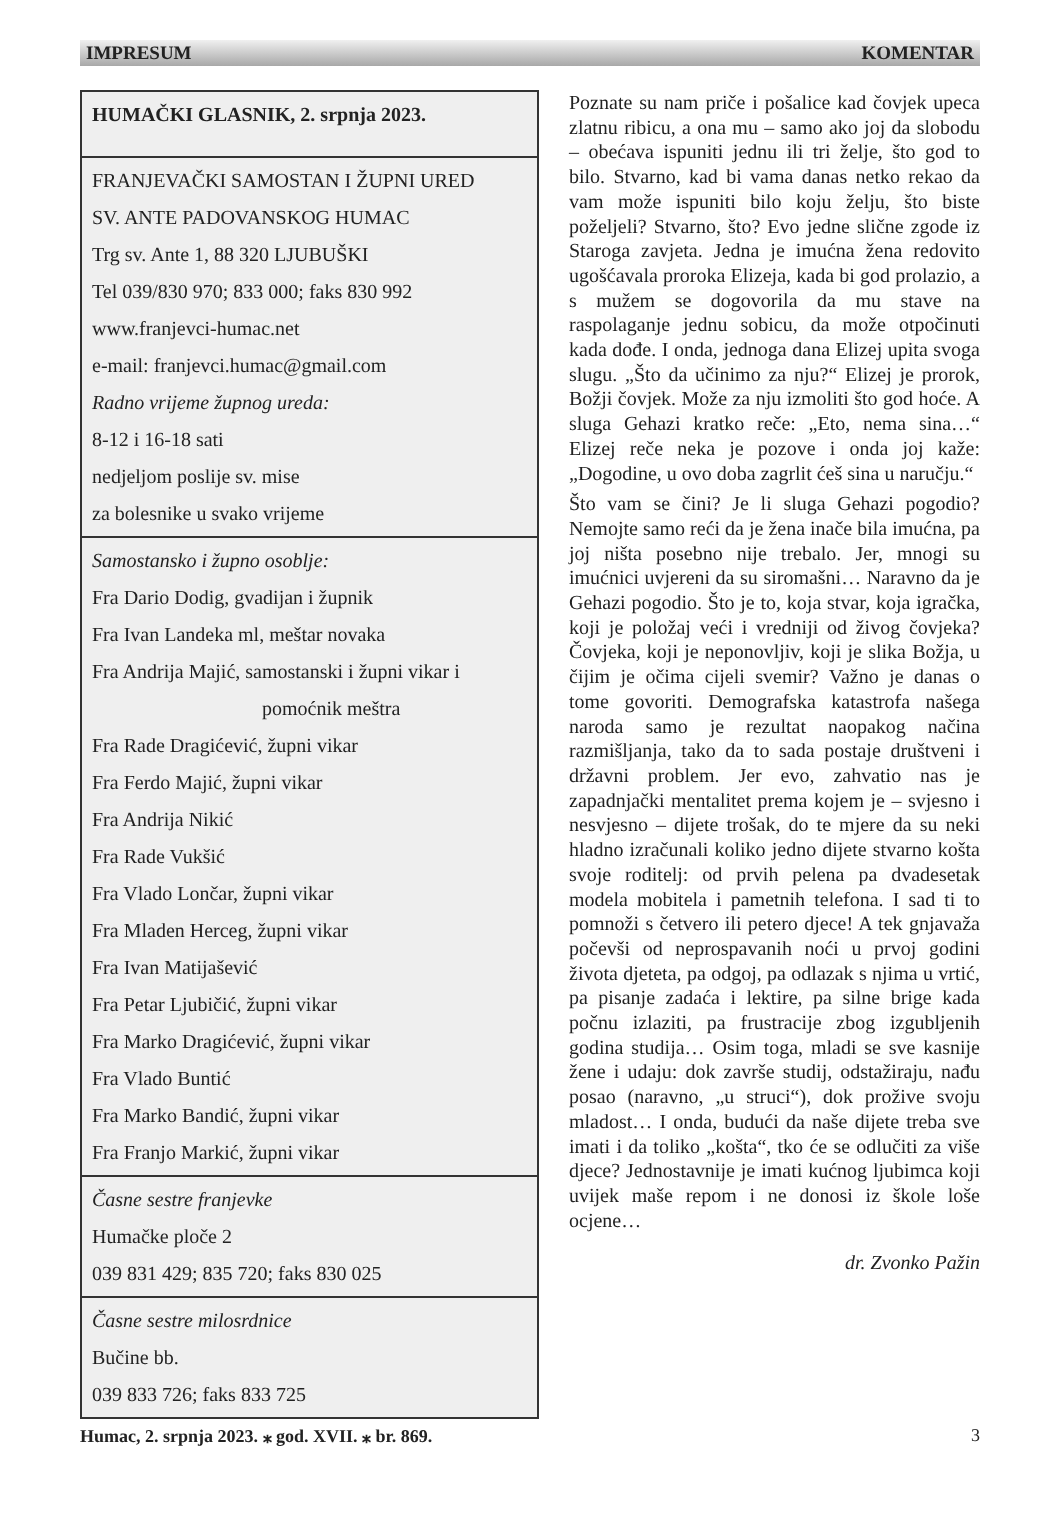IMPRESUM KOMENTAR
HUMAČKI GLASNIK, 2. srpnja 2023.
FRANJEVAČKI SAMOSTAN I ŽUPNI URED
SV. ANTE PADOVANSKOG HUMAC
Trg sv. Ante 1, 88 320 LJUBUŠKI
Tel 039/830 970; 833 000; faks 830 992
www.franjevci-humac.net
e-mail: franjevci.humac@gmail.com
Radno vrijeme župnog ureda:
8-12 i 16-18 sati
nedjeljom poslije sv. mise
za bolesnike u svako vrijeme
Samostansko i župno osoblje:
Fra Dario Dodig, gvadijan i župnik
Fra Ivan Landeka ml, meštar novaka
Fra Andrija Majić, samostanski i župni vikar i
pomoćnik meštra
Fra Rade Dragićević, župni vikar
Fra Ferdo Majić, župni vikar
Fra Andrija Nikić
Fra Rade Vukšić
Fra Vlado Lončar, župni vikar
Fra Mladen Herceg, župni vikar
Fra Ivan Matijašević
Fra Petar Ljubičić, župni vikar
Fra Marko Dragićević, župni vikar
Fra Vlado Buntić
Fra Marko Bandić, župni vikar
Fra Franjo Markić, župni vikar
Časne sestre franjevke
Humačke ploče 2
039 831 429; 835 720; faks 830 025
Časne sestre milosrdnice
Bučine bb.
039 833 726; faks 833 725
Poznate su nam priče i pošalice kad čovjek upeca zlatnu ribicu, a ona mu – samo ako joj da slobodu – obećava ispuniti jednu ili tri želje, što god to bilo. Stvarno, kad bi vama danas netko rekao da vam može ispuniti bilo koju želju, što biste poželjeli? Stvarno, što? Evo jedne slične zgode iz Staroga zavjeta. Jedna je imućna žena redovito ugošćavala proroka Elizeja, kada bi god prolazio, a s mužem se dogovorila da mu stave na raspolaganje jednu sobicu, da može otpočinuti kada dođe. I onda, jednoga dana Elizej upita svoga slugu. „Što da učinimo za nju?“ Elizej je prorok, Božji čovjek. Može za nju izmoliti što god hoće. A sluga Gehazi kratko reče: „Eto, nema sina…“ Elizej reče neka je pozove i onda joj kaže: „Dogodine, u ovo doba zagrlit ćeš sina u naručju.“
Što vam se čini? Je li sluga Gehazi pogodio? Nemojte samo reći da je žena inače bila imućna, pa joj ništa posebno nije trebalo. Jer, mnogi su imućnici uvjereni da su siromašni… Naravno da je Gehazi pogodio. Što je to, koja stvar, koja igračka, koji je položaj veći i vredniji od živog čovjeka? Čovjeka, koji je neponovljiv, koji je slika Božja, u čijim je očima cijeli svemir? Važno je danas o tome govoriti. Demografska katastrofa našega naroda samo je rezultat naopakog načina razmišljanja, tako da to sada postaje društveni i državni problem. Jer evo, zahvatio nas je zapadnjački mentalitet prema kojem je – svjesno i nesvjesno – dijete trošak, do te mjere da su neki hladno izračunali koliko jedno dijete stvarno košta svoje roditelj: od prvih pelena pa dvadesetak modela mobitela i pametnih telefona. I sad ti to pomnoži s četvero ili petero djece! A tek gnjavaža počevši od neprospavanih noći u prvoj godini života djeteta, pa odgoj, pa odlazak s njima u vrtić, pa pisanje zadaća i lektire, pa silne brige kada počnu izlaziti, pa frustracije zbog izgubljenih godina studija… Osim toga, mladi se sve kasnije žene i udaju: dok završe studij, odstažiraju, nađu posao (naravno, „u struci“), dok prožive svoju mladost… I onda, budući da naše dijete treba sve imati i da toliko „košta“, tko će se odlučiti za više djece? Jednostavnije je imati kućnog ljubimca koji uvijek maše repom i ne donosi iz škole loše ocjene…
dr. Zvonko Pažin
Humac, 2. srpnja 2023. ⁎ god. XVII. ⁎ br. 869. 3